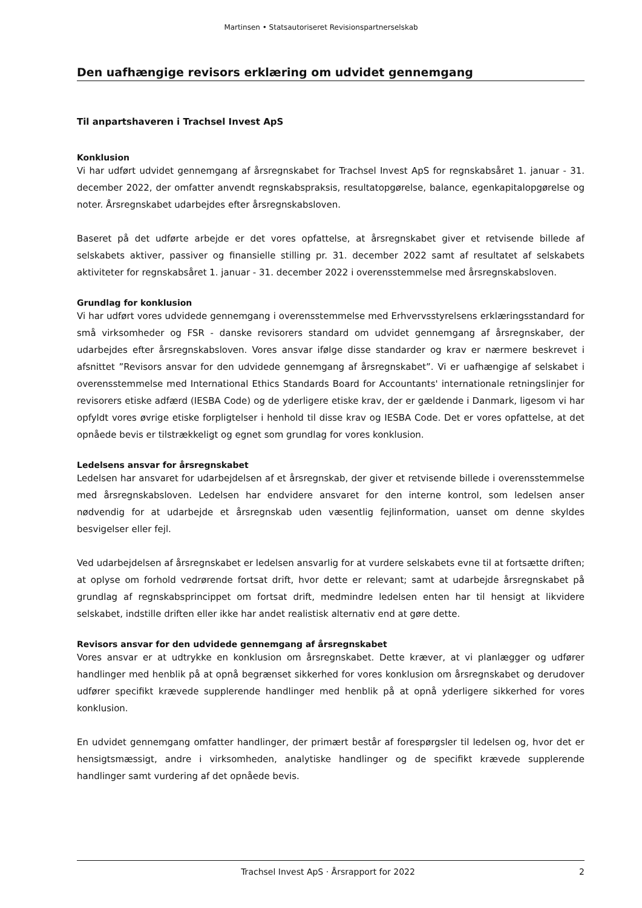Martinsen • Statsautoriseret Revisionspartnerselskab
Den uafhængige revisors erklæring om udvidet gennemgang
Til anpartshaveren i Trachsel Invest ApS
Konklusion
Vi har udført udvidet gennemgang af årsregnskabet for Trachsel Invest ApS for regnskabsåret 1. januar - 31. december 2022, der omfatter anvendt regnskabspraksis, resultatopgørelse, balance, egenkapitalopgørelse og noter. Årsregnskabet udarbejdes efter årsregnskabsloven.
Baseret på det udførte arbejde er det vores opfattelse, at årsregnskabet giver et retvisende billede af selskabets aktiver, passiver og finansielle stilling pr. 31. december 2022 samt af resultatet af selskabets aktiviteter for regnskabsåret 1. januar - 31. december 2022 i overensstemmelse med årsregnskabsloven.
Grundlag for konklusion
Vi har udført vores udvidede gennemgang i overensstemmelse med Erhvervsstyrelsens erklæringsstandard for små virksomheder og FSR - danske revisorers standard om udvidet gennemgang af årsregnskaber, der udarbejdes efter årsregnskabsloven. Vores ansvar ifølge disse standarder og krav er nærmere beskrevet i afsnittet ”Revisors ansvar for den udvidede gennemgang af årsregnskabet”. Vi er uafhængige af selskabet i overensstemmelse med International Ethics Standards Board for Accountants' internationale retningslinjer for revisorers etiske adfærd (IESBA Code) og de yderligere etiske krav, der er gældende i Danmark, ligesom vi har opfyldt vores øvrige etiske forpligtelser i henhold til disse krav og IESBA Code. Det er vores opfattelse, at det opnåede bevis er tilstrækkeligt og egnet som grundlag for vores konklusion.
Ledelsens ansvar for årsregnskabet
Ledelsen har ansvaret for udarbejdelsen af et årsregnskab, der giver et retvisende billede i overensstemmelse med årsregnskabsloven. Ledelsen har endvidere ansvaret for den interne kontrol, som ledelsen anser nødvendig for at udarbejde et årsregnskab uden væsentlig fejlinformation, uanset om denne skyldes besvigelser eller fejl.
Ved udarbejdelsen af årsregnskabet er ledelsen ansvarlig for at vurdere selskabets evne til at fortsætte driften; at oplyse om forhold vedrørende fortsat drift, hvor dette er relevant; samt at udarbejde årsregnskabet på grundlag af regnskabsprincippet om fortsat drift, medmindre ledelsen enten har til hensigt at likvidere selskabet, indstille driften eller ikke har andet realistisk alternativ end at gøre dette.
Revisors ansvar for den udvidede gennemgang af årsregnskabet
Vores ansvar er at udtrykke en konklusion om årsregnskabet. Dette kræver, at vi planlægger og udfører handlinger med henblik på at opnå begrænset sikkerhed for vores konklusion om årsregnskabet og derudover udfører specifikt krævede supplerende handlinger med henblik på at opnå yderligere sikkerhed for vores konklusion.
En udvidet gennemgang omfatter handlinger, der primært består af forespørgsler til ledelsen og, hvor det er hensigtsmæssigt, andre i virksomheden, analytiske handlinger og de specifikt krævede supplerende handlinger samt vurdering af det opnåede bevis.
Trachsel Invest ApS · Årsrapport for 2022 2